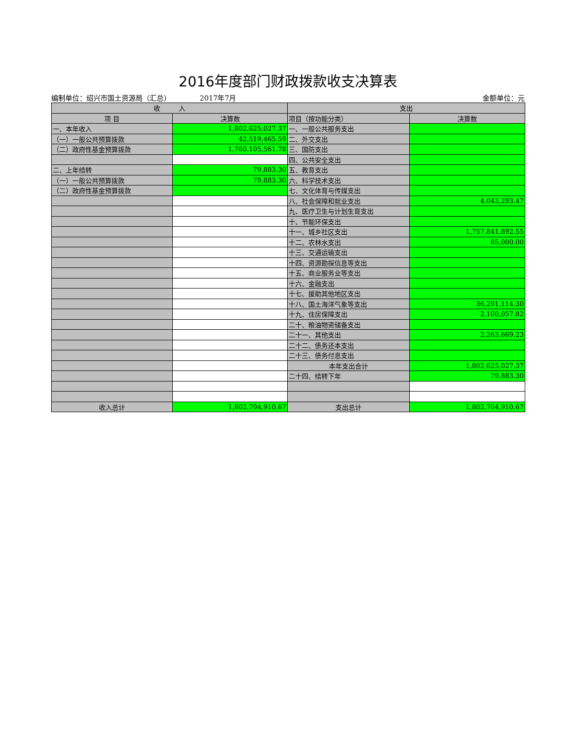2016年度部门财政拨款收支决算表
编制单位：绍兴市国土资源局（汇总） 2017年7月 金额单位：元
| 收 入 | | 支出 | |
| --- | --- | --- | --- |
| 项 目 | 决算数 | 项目（按功能分类） | 决算数 |
| 一、本年收入 | 1,802,625,027.37 | 一、一般公共服务支出 | |
| （一）一般公共预算拨款 | 42,519,465.59 | 二、外交支出 | |
| （二）政府性基金预算拨款 | 1,760,105,561.78 | 三、国防支出 | |
| | | 四、公共安全支出 | |
| 二、上年结转 | 79,883.30 | 五、教育支出 | |
| （一）一般公共预算拨款 | 79,883.30 | 六、科学技术支出 | |
| （二）政府性基金预算拨款 | | 七、文化体育与传媒支出 | |
| | | 八、社会保障和就业支出 | 4,043,293.47 |
| | | 九、医疗卫生与计划生育支出 | |
| | | 十、节能环保支出 | |
| | | 十一、城乡社区支出 | 1,757,841,892.55 |
| | | 十二、农林水支出 | 85,000.00 |
| | | 十三、交通运输支出 | |
| | | 十四、资源勘探信息等支出 | |
| | | 十五、商业服务业等支出 | |
| | | 十六、金融支出 | |
| | | 十七、援助其他地区支出 | |
| | | 十八、国土海洋气象等支出 | 36,291,114.30 |
| | | 十九、住房保障支出 | 2,100,057.82 |
| | | 二十、粮油物资储备支出 | |
| | | 二十一、其他支出 | 2,263,669.23 |
| | | 二十二、债务还本支出 | |
| | | 二十三、债务付息支出 | |
| | | 本年支出合计 | 1,802,625,027.37 |
| | | 二十四、结转下年 | 79,883.30 |
| 收入总计 | 1,802,704,910.67 | 支出总计 | 1,802,704,910.67 |